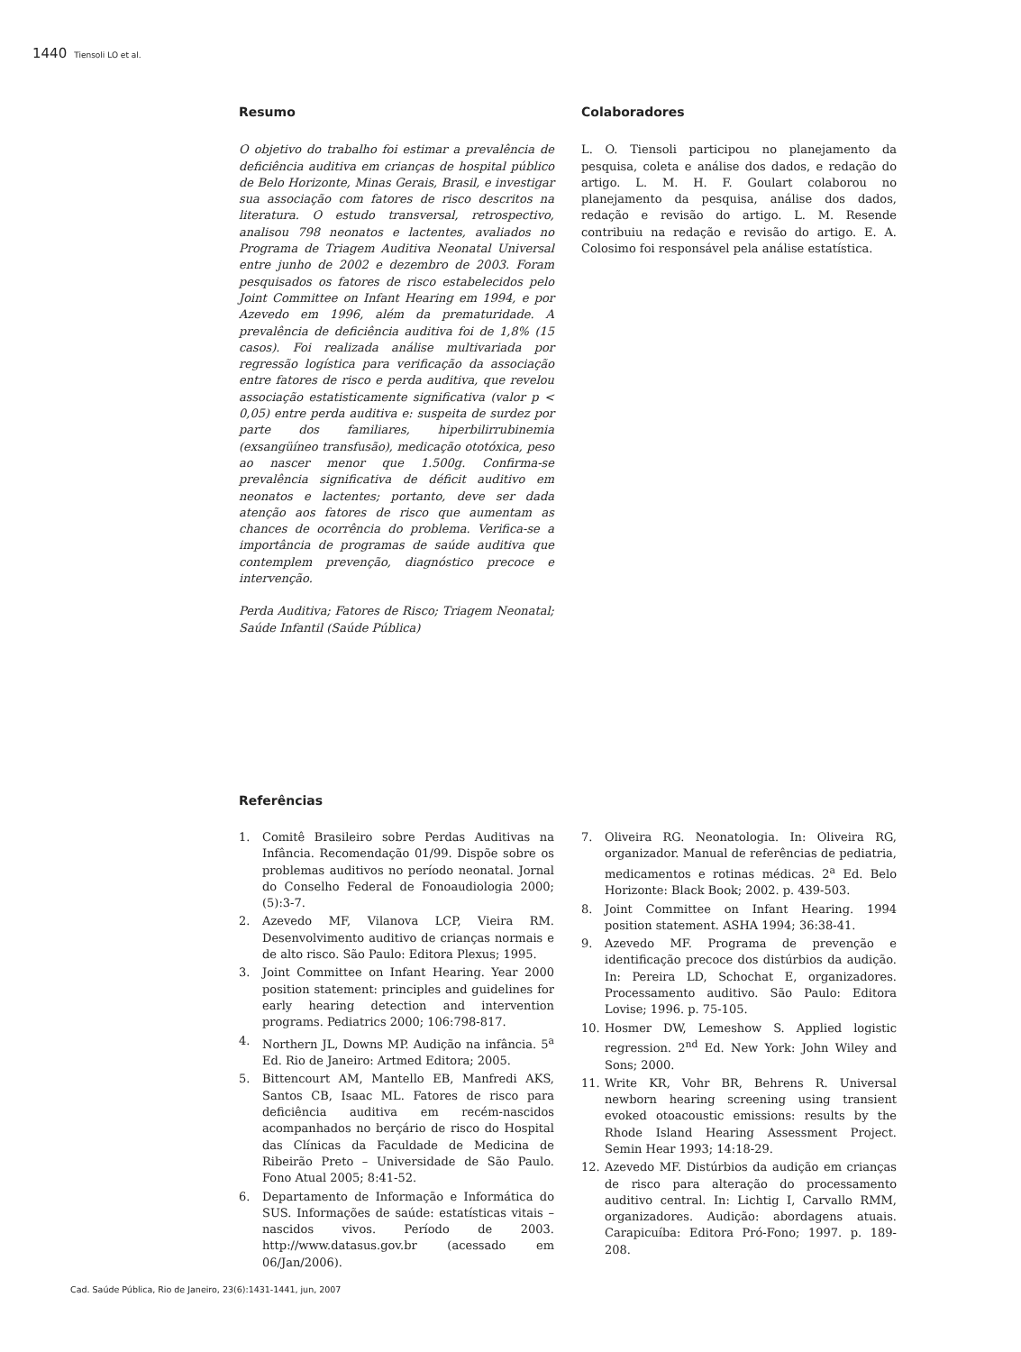1440 Tiensoli LO et al.
Resumo
O objetivo do trabalho foi estimar a prevalência de deficiência auditiva em crianças de hospital público de Belo Horizonte, Minas Gerais, Brasil, e investigar sua associação com fatores de risco descritos na literatura. O estudo transversal, retrospectivo, analisou 798 neonatos e lactentes, avaliados no Programa de Triagem Auditiva Neonatal Universal entre junho de 2002 e dezembro de 2003. Foram pesquisados os fatores de risco estabelecidos pelo Joint Committee on Infant Hearing em 1994, e por Azevedo em 1996, além da prematuridade. A prevalência de deficiência auditiva foi de 1,8% (15 casos). Foi realizada análise multivariada por regressão logística para verificação da associação entre fatores de risco e perda auditiva, que revelou associação estatisticamente significativa (valor p < 0,05) entre perda auditiva e: suspeita de surdez por parte dos familiares, hiperbilirrubinemia (exsangüíneo transfusão), medicação ototóxica, peso ao nascer menor que 1.500g. Confirma-se prevalência significativa de déficit auditivo em neonatos e lactentes; portanto, deve ser dada atenção aos fatores de risco que aumentam as chances de ocorrência do problema. Verifica-se a importância de programas de saúde auditiva que contemplem prevenção, diagnóstico precoce e intervenção.
Perda Auditiva; Fatores de Risco; Triagem Neonatal; Saúde Infantil (Saúde Pública)
Colaboradores
L. O. Tiensoli participou no planejamento da pesquisa, coleta e análise dos dados, e redação do artigo. L. M. H. F. Goulart colaborou no planejamento da pesquisa, análise dos dados, redação e revisão do artigo. L. M. Resende contribuiu na redação e revisão do artigo. E. A. Colosimo foi responsável pela análise estatística.
Referências
1. Comitê Brasileiro sobre Perdas Auditivas na Infância. Recomendação 01/99. Dispõe sobre os problemas auditivos no período neonatal. Jornal do Conselho Federal de Fonoaudiologia 2000; (5):3-7.
2. Azevedo MF, Vilanova LCP, Vieira RM. Desenvolvimento auditivo de crianças normais e de alto risco. São Paulo: Editora Plexus; 1995.
3. Joint Committee on Infant Hearing. Year 2000 position statement: principles and guidelines for early hearing detection and intervention programs. Pediatrics 2000; 106:798-817.
4. Northern JL, Downs MP. Audição na infância. 5<sup>a</sup> Ed. Rio de Janeiro: Artmed Editora; 2005.
5. Bittencourt AM, Mantello EB, Manfredi AKS, Santos CB, Isaac ML. Fatores de risco para deficiência auditiva em recém-nascidos acompanhados no berçário de risco do Hospital das Clínicas da Faculdade de Medicina de Ribeirão Preto – Universidade de São Paulo. Fono Atual 2005; 8:41-52.
6. Departamento de Informação e Informática do SUS. Informações de saúde: estatísticas vitais – nascidos vivos. Período de 2003. http://www.datasus.gov.br (acessado em 06/Jan/2006).
7. Oliveira RG. Neonatologia. In: Oliveira RG, organizador. Manual de referências de pediatria, medicamentos e rotinas médicas. 2<sup>a</sup> Ed. Belo Horizonte: Black Book; 2002. p. 439-503.
8. Joint Committee on Infant Hearing. 1994 position statement. ASHA 1994; 36:38-41.
9. Azevedo MF. Programa de prevenção e identificação precoce dos distúrbios da audição. In: Pereira LD, Schochat E, organizadores. Processamento auditivo. São Paulo: Editora Lovise; 1996. p. 75-105.
10. Hosmer DW, Lemeshow S. Applied logistic regression. 2<sup>nd</sup> Ed. New York: John Wiley and Sons; 2000.
11. Write KR, Vohr BR, Behrens R. Universal newborn hearing screening using transient evoked otoacoustic emissions: results by the Rhode Island Hearing Assessment Project. Semin Hear 1993; 14:18-29.
12. Azevedo MF. Distúrbios da audição em crianças de risco para alteração do processamento auditivo central. In: Lichtig I, Carvallo RMM, organizadores. Audição: abordagens atuais. Carapicuíba: Editora Pró-Fono; 1997. p. 189-208.
Cad. Saúde Pública, Rio de Janeiro, 23(6):1431-1441, jun, 2007